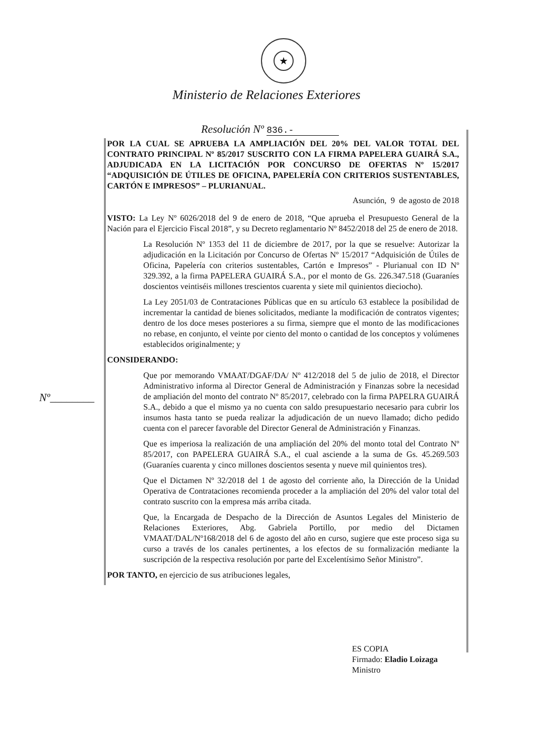★
Ministerio de Relaciones Exteriores
Resolución Nº 836.-
POR LA CUAL SE APRUEBA LA AMPLIACIÓN DEL 20% DEL VALOR TOTAL DEL CONTRATO PRINCIPAL Nº 85/2017 SUSCRITO CON LA FIRMA PAPELERA GUAIRÁ S.A., ADJUDICADA EN LA LICITACIÓN POR CONCURSO DE OFERTAS Nº 15/2017 “ADQUISICIÓN DE ÚTILES DE OFICINA, PAPELERÍA CON CRITERIOS SUSTENTABLES, CARTÓN E IMPRESOS” – PLURIANUAL.
Asunción, 9 de agosto de 2018
VISTO: La Ley Nº 6026/2018 del 9 de enero de 2018, “Que aprueba el Presupuesto General de la Nación para el Ejercicio Fiscal 2018”, y su Decreto reglamentario Nº 8452/2018 del 25 de enero de 2018.
La Resolución Nº 1353 del 11 de diciembre de 2017, por la que se resuelve: Autorizar la adjudicación en la Licitación por Concurso de Ofertas Nº 15/2017 “Adquisición de Útiles de Oficina, Papelería con criterios sustentables, Cartón e Impresos” - Plurianual con ID Nº 329.392, a la firma PAPELERA GUAIRÁ S.A., por el monto de Gs. 226.347.518 (Guaraníes doscientos veintiséis millones trescientos cuarenta y siete mil quinientos dieciocho).
La Ley 2051/03 de Contrataciones Públicas que en su artículo 63 establece la posibilidad de incrementar la cantidad de bienes solicitados, mediante la modificación de contratos vigentes; dentro de los doce meses posteriores a su firma, siempre que el monto de las modificaciones no rebase, en conjunto, el veinte por ciento del monto o cantidad de los conceptos y volúmenes establecidos originalmente; y
CONSIDERANDO:
Que por memorando VMAAT/DGAF/DA/ Nº 412/2018 del 5 de julio de 2018, el Director Administrativo informa al Director General de Administración y Finanzas sobre la necesidad de ampliación del monto del contrato Nº 85/2017, celebrado con la firma PAPELRA GUAIRÁ S.A., debido a que el mismo ya no cuenta con saldo presupuestario necesario para cubrir los insumos hasta tanto se pueda realizar la adjudicación de un nuevo llamado; dicho pedido cuenta con el parecer favorable del Director General de Administración y Finanzas.
Que es imperiosa la realización de una ampliación del 20% del monto total del Contrato Nº 85/2017, con PAPELERA GUAIRÁ S.A., el cual asciende a la suma de Gs. 45.269.503 (Guaraníes cuarenta y cinco millones doscientos sesenta y nueve mil quinientos tres).
Que el Dictamen Nº 32/2018 del 1 de agosto del corriente año, la Dirección de la Unidad Operativa de Contrataciones recomienda proceder a la ampliación del 20% del valor total del contrato suscrito con la empresa más arriba citada.
Que, la Encargada de Despacho de la Dirección de Asuntos Legales del Ministerio de Relaciones Exteriores, Abg. Gabriela Portillo, por medio del Dictamen VMAAT/DAL/Nº168/2018 del 6 de agosto del año en curso, sugiere que este proceso siga su curso a través de los canales pertinentes, a los efectos de su formalización mediante la suscripción de la respectiva resolución por parte del Excelentísimo Señor Ministro”.
POR TANTO, en ejercicio de sus atribuciones legales,
Nº________
ES COPIA
Firmado: Eladio Loizaga
Ministro